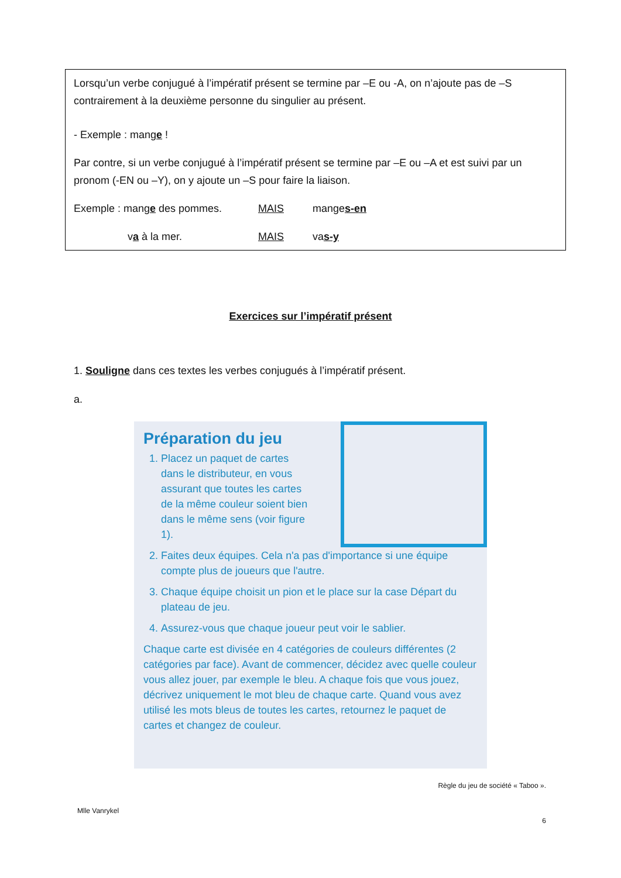Lorsqu’un verbe conjugué à l’impératif présent se termine par –E ou -A, on n’ajoute pas de –S contrairement à la deuxième personne du singulier au présent.
- Exemple : mange !
Par contre, si un verbe conjugué à l’impératif présent se termine par –E ou –A et est suivi par un pronom (-EN ou –Y), on y ajoute un –S pour faire la liaison.
Exemple : mange des pommes. MAIS manges-en
va à la mer. MAIS vas-y
Exercices sur l’impératif présent
1. Souligne dans ces textes les verbes conjugués à l’impératif présent.
a.
Préparation du jeu
1. Placez un paquet de cartes dans le distributeur, en vous assurant que toutes les cartes de la même couleur soient bien dans le même sens (voir figure 1).
2. Faites deux équipes. Cela n'a pas d'importance si une équipe compte plus de joueurs que l'autre.
3. Chaque équipe choisit un pion et le place sur la case Départ du plateau de jeu.
4. Assurez-vous que chaque joueur peut voir le sablier.
Chaque carte est divisée en 4 catégories de couleurs différentes (2 catégories par face). Avant de commencer, décidez avec quelle couleur vous allez jouer, par exemple le bleu. A chaque fois que vous jouez, décrivez uniquement le mot bleu de chaque carte. Quand vous avez utilisé les mots bleus de toutes les cartes, retournez le paquet de cartes et changez de couleur.
Règle du jeu de société « Taboo ».
Mlle Vanrykel
6